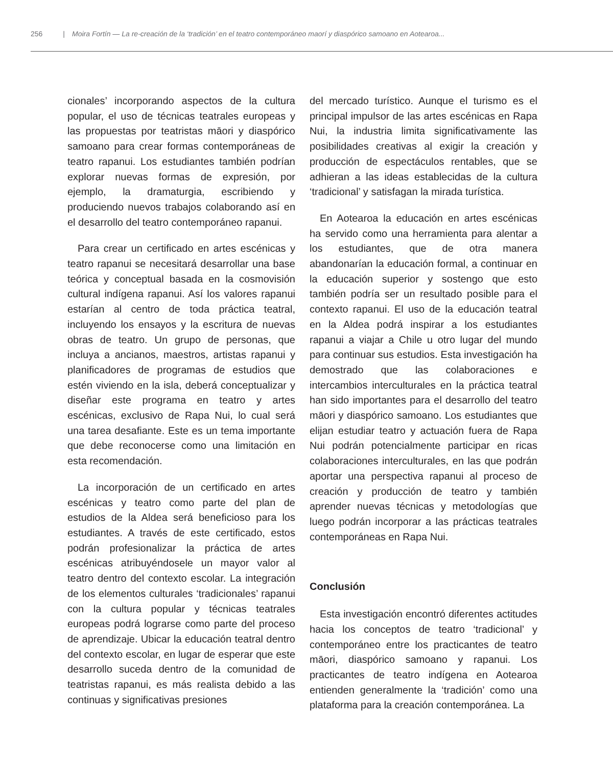256 | Moira Fortín — La re-creación de la ‘tradición’ en el teatro contemporáneo maorí y diaspórico samoano en Aotearoa...
cionales’ incorporando aspectos de la cultura popular, el uso de técnicas teatrales europeas y las propuestas por teatristas māori y diaspórico samoano para crear formas contemporáneas de teatro rapanui. Los estudiantes también podrían explorar nuevas formas de expresión, por ejemplo, la dramaturgia, escribiendo y produciendo nuevos trabajos colaborando así en el desarrollo del teatro contemporáneo rapanui.
Para crear un certificado en artes escénicas y teatro rapanui se necesitará desarrollar una base teórica y conceptual basada en la cosmovisión cultural indígena rapanui. Así los valores rapanui estarían al centro de toda práctica teatral, incluyendo los ensayos y la escritura de nuevas obras de teatro. Un grupo de personas, que incluya a ancianos, maestros, artistas rapanui y planificadores de programas de estudios que estén viviendo en la isla, deberá conceptualizar y diseñar este programa en teatro y artes escénicas, exclusivo de Rapa Nui, lo cual será una tarea desafiante. Este es un tema importante que debe reconocerse como una limitación en esta recomendación.
La incorporación de un certificado en artes escénicas y teatro como parte del plan de estudios de la Aldea será beneficioso para los estudiantes. A través de este certificado, estos podrán profesionalizar la práctica de artes escénicas atribuyéndosele un mayor valor al teatro dentro del contexto escolar. La integración de los elementos culturales ‘tradicionales’ rapanui con la cultura popular y técnicas teatrales europeas podrá lograrse como parte del proceso de aprendizaje. Ubicar la educación teatral dentro del contexto escolar, en lugar de esperar que este desarrollo suceda dentro de la comunidad de teatristas rapanui, es más realista debido a las continuas y significativas presiones
del mercado turístico. Aunque el turismo es el principal impulsor de las artes escénicas en Rapa Nui, la industria limita significativamente las posibilidades creativas al exigir la creación y producción de espectáculos rentables, que se adhieran a las ideas establecidas de la cultura ‘tradicional’ y satisfagan la mirada turística.
En Aotearoa la educación en artes escénicas ha servido como una herramienta para alentar a los estudiantes, que de otra manera abandonarían la educación formal, a continuar en la educación superior y sostengo que esto también podría ser un resultado posible para el contexto rapanui. El uso de la educación teatral en la Aldea podrá inspirar a los estudiantes rapanui a viajar a Chile u otro lugar del mundo para continuar sus estudios. Esta investigación ha demostrado que las colaboraciones e intercambios interculturales en la práctica teatral han sido importantes para el desarrollo del teatro māori y diaspórico samoano. Los estudiantes que elijan estudiar teatro y actuación fuera de Rapa Nui podrán potencialmente participar en ricas colaboraciones interculturales, en las que podrán aportar una perspectiva rapanui al proceso de creación y producción de teatro y también aprender nuevas técnicas y metodologías que luego podrán incorporar a las prácticas teatrales contemporáneas en Rapa Nui.
Conclusión
Esta investigación encontró diferentes actitudes hacia los conceptos de teatro ‘tradicional’ y contemporáneo entre los practicantes de teatro māori, diaspórico samoano y rapanui. Los practicantes de teatro indígena en Aotearoa entienden generalmente la ‘tradición’ como una plataforma para la creación contemporánea. La